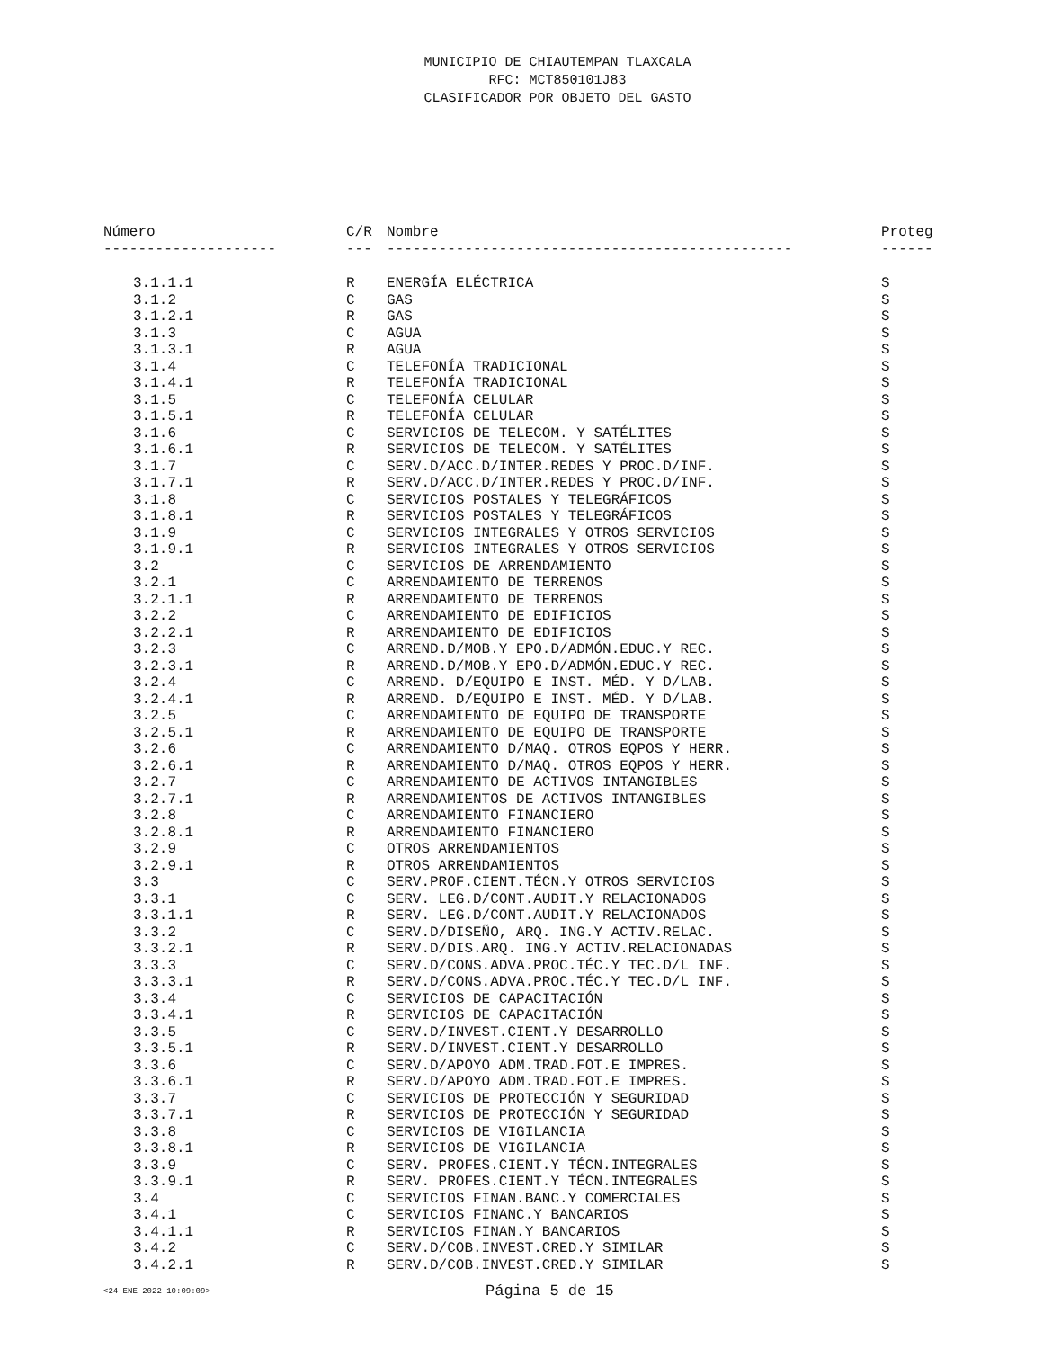MUNICIPIO DE CHIAUTEMPAN TLAXCALA
RFC: MCT850101J83
CLASIFICADOR POR OBJETO DEL GASTO
| Número | C/R | Nombre | Proteg |
| --- | --- | --- | --- |
| -------------------- | --- | ----------------------------------------------- | ------ |
| 3.1.1.1 | R | ENERGÍA ELÉCTRICA | S |
| 3.1.2 | C | GAS | S |
| 3.1.2.1 | R | GAS | S |
| 3.1.3 | C | AGUA | S |
| 3.1.3.1 | R | AGUA | S |
| 3.1.4 | C | TELEFONÍA TRADICIONAL | S |
| 3.1.4.1 | R | TELEFONÍA TRADICIONAL | S |
| 3.1.5 | C | TELEFONÍA CELULAR | S |
| 3.1.5.1 | R | TELEFONÍA CELULAR | S |
| 3.1.6 | C | SERVICIOS DE TELECOM. Y SATÉLITES | S |
| 3.1.6.1 | R | SERVICIOS DE TELECOM. Y SATÉLITES | S |
| 3.1.7 | C | SERV.D/ACC.D/INTER.REDES Y PROC.D/INF. | S |
| 3.1.7.1 | R | SERV.D/ACC.D/INTER.REDES Y PROC.D/INF. | S |
| 3.1.8 | C | SERVICIOS POSTALES Y TELEGRÁFICOS | S |
| 3.1.8.1 | R | SERVICIOS POSTALES Y TELEGRÁFICOS | S |
| 3.1.9 | C | SERVICIOS INTEGRALES Y OTROS SERVICIOS | S |
| 3.1.9.1 | R | SERVICIOS INTEGRALES Y OTROS SERVICIOS | S |
| 3.2 | C | SERVICIOS DE ARRENDAMIENTO | S |
| 3.2.1 | C | ARRENDAMIENTO DE TERRENOS | S |
| 3.2.1.1 | R | ARRENDAMIENTO DE TERRENOS | S |
| 3.2.2 | C | ARRENDAMIENTO DE EDIFICIOS | S |
| 3.2.2.1 | R | ARRENDAMIENTO DE EDIFICIOS | S |
| 3.2.3 | C | ARREND.D/MOB.Y EPO.D/ADMÓN.EDUC.Y REC. | S |
| 3.2.3.1 | R | ARREND.D/MOB.Y EPO.D/ADMÓN.EDUC.Y REC. | S |
| 3.2.4 | C | ARREND. D/EQUIPO E INST. MÉD. Y D/LAB. | S |
| 3.2.4.1 | R | ARREND. D/EQUIPO E INST. MÉD. Y D/LAB. | S |
| 3.2.5 | C | ARRENDAMIENTO DE EQUIPO DE TRANSPORTE | S |
| 3.2.5.1 | R | ARRENDAMIENTO DE EQUIPO DE TRANSPORTE | S |
| 3.2.6 | C | ARRENDAMIENTO D/MAQ. OTROS EQPOS Y HERR. | S |
| 3.2.6.1 | R | ARRENDAMIENTO D/MAQ. OTROS EQPOS Y HERR. | S |
| 3.2.7 | C | ARRENDAMIENTO DE ACTIVOS INTANGIBLES | S |
| 3.2.7.1 | R | ARRENDAMIENTOS DE ACTIVOS INTANGIBLES | S |
| 3.2.8 | C | ARRENDAMIENTO FINANCIERO | S |
| 3.2.8.1 | R | ARRENDAMIENTO FINANCIERO | S |
| 3.2.9 | C | OTROS ARRENDAMIENTOS | S |
| 3.2.9.1 | R | OTROS ARRENDAMIENTOS | S |
| 3.3 | C | SERV.PROF.CIENT.TÉCN.Y OTROS SERVICIOS | S |
| 3.3.1 | C | SERV. LEG.D/CONT.AUDIT.Y RELACIONADOS | S |
| 3.3.1.1 | R | SERV. LEG.D/CONT.AUDIT.Y RELACIONADOS | S |
| 3.3.2 | C | SERV.D/DISEÑO, ARQ. ING.Y ACTIV.RELAC. | S |
| 3.3.2.1 | R | SERV.D/DIS.ARQ. ING.Y ACTIV.RELACIONADAS | S |
| 3.3.3 | C | SERV.D/CONS.ADVA.PROC.TÉC.Y TEC.D/L INF. | S |
| 3.3.3.1 | R | SERV.D/CONS.ADVA.PROC.TÉC.Y TEC.D/L INF. | S |
| 3.3.4 | C | SERVICIOS DE CAPACITACIÓN | S |
| 3.3.4.1 | R | SERVICIOS DE CAPACITACIÓN | S |
| 3.3.5 | C | SERV.D/INVEST.CIENT.Y DESARROLLO | S |
| 3.3.5.1 | R | SERV.D/INVEST.CIENT.Y DESARROLLO | S |
| 3.3.6 | C | SERV.D/APOYO ADM.TRAD.FOT.E IMPRES. | S |
| 3.3.6.1 | R | SERV.D/APOYO ADM.TRAD.FOT.E IMPRES. | S |
| 3.3.7 | C | SERVICIOS DE PROTECCIÓN Y SEGURIDAD | S |
| 3.3.7.1 | R | SERVICIOS DE PROTECCIÓN Y SEGURIDAD | S |
| 3.3.8 | C | SERVICIOS DE VIGILANCIA | S |
| 3.3.8.1 | R | SERVICIOS DE VIGILANCIA | S |
| 3.3.9 | C | SERV. PROFES.CIENT.Y TÉCN.INTEGRALES | S |
| 3.3.9.1 | R | SERV. PROFES.CIENT.Y TÉCN.INTEGRALES | S |
| 3.4 | C | SERVICIOS FINAN.BANC.Y COMERCIALES | S |
| 3.4.1 | C | SERVICIOS FINANC.Y BANCARIOS | S |
| 3.4.1.1 | R | SERVICIOS FINAN.Y BANCARIOS | S |
| 3.4.2 | C | SERV.D/COB.INVEST.CRED.Y SIMILAR | S |
| 3.4.2.1 | R | SERV.D/COB.INVEST.CRED.Y SIMILAR | S |
<24 ENE 2022 10:09:09> Página 5 de 15